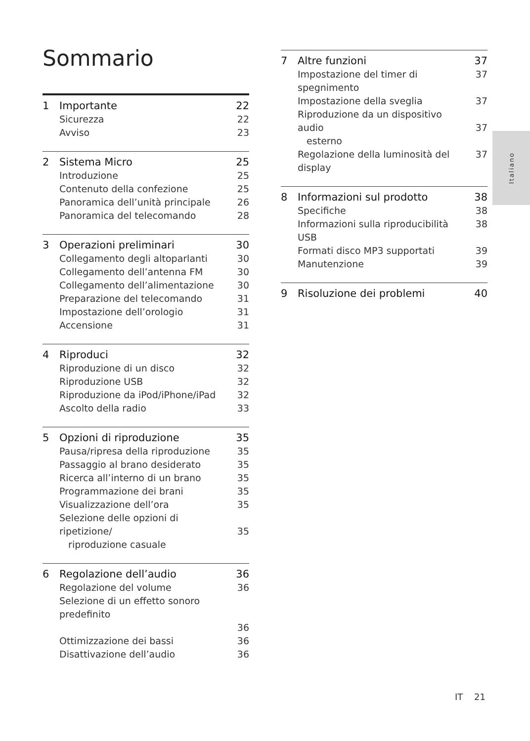Sommario
1 Importante 22
Sicurezza 22
Avviso 23
2 Sistema Micro 25
Introduzione 25
Contenuto della confezione 25
Panoramica dell’unità principale 26
Panoramica del telecomando 28
3 Operazioni preliminari 30
Collegamento degli altoparlanti 30
Collegamento dell’antenna FM 30
Collegamento dell’alimentazione 30
Preparazione del telecomando 31
Impostazione dell’orologio 31
Accensione 31
4 Riproduci 32
Riproduzione di un disco 32
Riproduzione USB 32
Riproduzione da iPod/iPhone/iPad 32
Ascolto della radio 33
5 Opzioni di riproduzione 35
Pausa/ripresa della riproduzione 35
Passaggio al brano desiderato 35
Ricerca all’interno di un brano 35
Programmazione dei brani 35
Visualizzazione dell’ora 35
Selezione delle opzioni di ripetizione/
riproduzione casuale
35
6 Regolazione dell’audio 36
Regolazione del volume 36
Selezione di un effetto sonoro predefinito
36
Ottimizzazione dei bassi 36
Disattivazione dell’audio 36
7 Altre funzioni 37
Impostazione del timer di spegnimento 37
Impostazione della sveglia 37
Riproduzione da un dispositivo audio
esterno
37
Regolazione della luminosità del display 37
8 Informazioni sul prodotto 38
Specifiche 38
Informazioni sulla riproducibilità USB 38
Formati disco MP3 supportati 39
Manutenzione 39
9 Risoluzione dei problemi 40
Italiano
IT 21